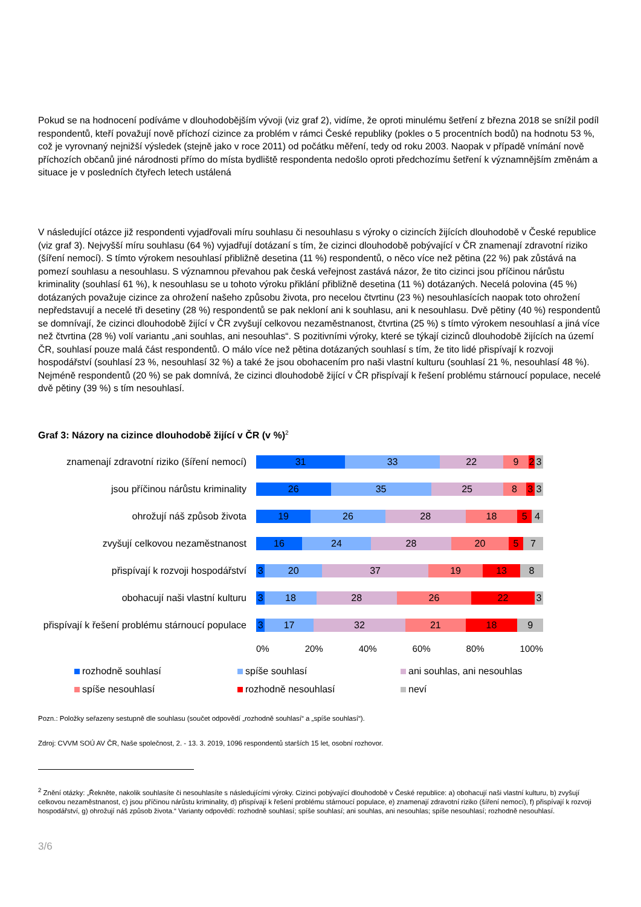Pokud se na hodnocení podíváme v dlouhodobějším vývoji (viz graf 2), vidíme, že oproti minulému šetření z března 2018 se snížil podíl respondentů, kteří považují nově příchozí cizince za problém v rámci České republiky (pokles o 5 procentních bodů) na hodnotu 53 %, což je vyrovnaný nejnižší výsledek (stejně jako v roce 2011) od počátku měření, tedy od roku 2003. Naopak v případě vnímání nově příchozích občanů jiné národnosti přímo do místa bydliště respondenta nedošlo oproti předchozímu šetření k významnějším změnám a situace je v posledních čtyřech letech ustálená
V následující otázce již respondenti vyjadřovali míru souhlasu či nesouhlasu s výroky o cizincích žijících dlouhodobě v České republice (viz graf 3). Nejvyšší míru souhlasu (64 %) vyjadřují dotázaní s tím, že cizinci dlouhodobě pobývající v ČR znamenají zdravotní riziko (šíření nemocí). S tímto výrokem nesouhlasí přibližně desetina (11 %) respondentů, o něco více než pětina (22 %) pak zůstává na pomezí souhlasu a nesouhlasu. S významnou převahou pak česká veřejnost zastává názor, že tito cizinci jsou příčinou nárůstu kriminality (souhlasí 61 %), k nesouhlasu se u tohoto výroku přiklání přibližně desetina (11 %) dotázaných. Necelá polovina (45 %) dotázaných považuje cizince za ohrožení našeho způsobu života, pro necelou čtvrtinu (23 %) nesouhlasících naopak toto ohrožení nepředstavují a necelé tři desetiny (28 %) respondentů se pak nekloní ani k souhlasu, ani k nesouhlasu. Dvě pětiny (40 %) respondentů se domnívají, že cizinci dlouhodobě žijící v ČR zvyšují celkovou nezaměstnanost, čtvrtina (25 %) s tímto výrokem nesouhlasí a jiná více než čtvrtina (28 %) volí variantu „ani souhlas, ani nesouhlas“. S pozitivními výroky, které se týkají cizinců dlouhodobě žijících na území ČR, souhlasí pouze malá část respondentů. O málo více než pětina dotázaných souhlasí s tím, že tito lidé přispívají k rozvoji hospodářství (souhlasí 23 %, nesouhlasí 32 %) a také že jsou obohacením pro naši vlastní kulturu (souhlasí 21 %, nesouhlasí 48 %). Nejméně respondentů (20 %) se pak domnívá, že cizinci dlouhodobě žijící v ČR přispívají k řešení problému stárnoucí populace, necelé dvě pětiny (39 %) s tím nesouhlasí.
Graf 3: Názory na cizince dlouhodobě žijící v ČR (v %)<sup>2</sup>
znamenají zdravotní riziko (šíření nemocí)
31 33 22 9 2 3
jsou příčinou nárůstu kriminality
26 35 25 8 3 3
ohrožují náš způsob života
19 26 28 18 5 4
zvyšují celkovou nezaměstnanost
16 24 28 20 5 7
přispívají k rozvoji hospodářství
3 20 37 19 13 8
obohacují naši vlastní kulturu
3 18 28 26 22 3
přispívají k řešení problému stárnoucí populace
3 17 32 21 18 9
0% 20% 40% 60% 80% 100%
rozhodně souhlasí spíše souhlasí ani souhlas, ani nesouhlas spíše nesouhlasí rozhodně nesouhlasí neví
Pozn.: Položky seřazeny sestupně dle souhlasu (součet odpovědí „rozhodně souhlasí“ a „spíše souhlasí“).
Zdroj: CVVM SOÚ AV ČR, Naše společnost, 2. - 13. 3. 2019, 1096 respondentů starších 15 let, osobní rozhovor.
<sup>2</sup> Znění otázky: „Řekněte, nakolik souhlasíte či nesouhlasíte s následujícími výroky. Cizinci pobývající dlouhodobě v České republice: a) obohacují naši vlastní kulturu, b) zvyšují celkovou nezaměstnanost, c) jsou příčinou nárůstu kriminality, d) přispívají k řešení problému stárnoucí populace, e) znamenají zdravotní riziko (šíření nemocí), f) přispívají k rozvoji hospodářství, g) ohrožují náš způsob života.“ Varianty odpovědí: rozhodně souhlasí; spíše souhlasí; ani souhlas, ani nesouhlas; spíše nesouhlasí; rozhodně nesouhlasí.
3/6